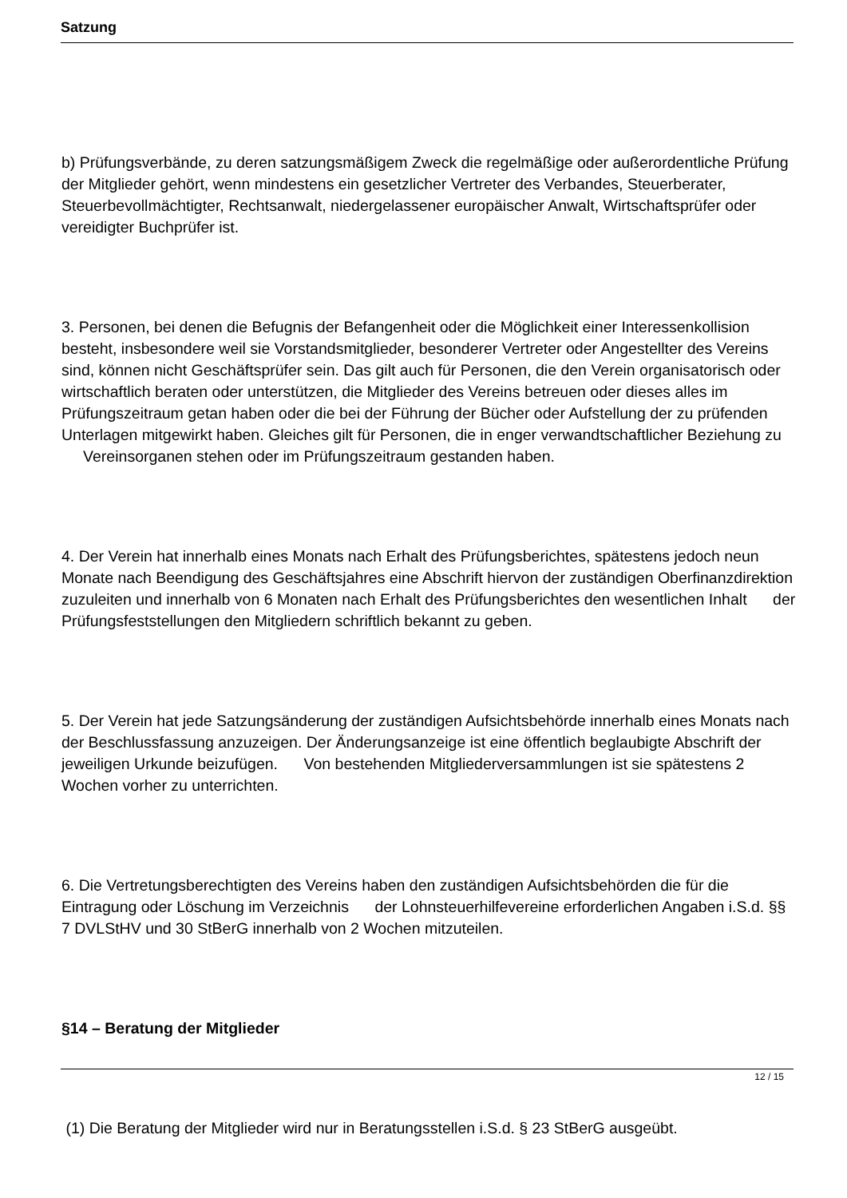Satzung
b) Prüfungsverbände, zu deren satzungsmäßigem Zweck die regelmäßige oder außerordentliche Prüfung der Mitglieder gehört, wenn mindestens ein gesetzlicher Vertreter des Verbandes, Steuerberater, Steuerbevollmächtigter, Rechtsanwalt, niedergelassener europäischer Anwalt, Wirtschaftsprüfer oder vereidigter Buchprüfer ist.
3. Personen, bei denen die Befugnis der Befangenheit oder die Möglichkeit einer Interessenkollision besteht, insbesondere weil sie Vorstandsmitglieder, besonderer Vertreter oder Angestellter des Vereins sind, können nicht Geschäftsprüfer sein. Das gilt auch für Personen, die den Verein organisatorisch oder wirtschaftlich beraten oder unterstützen, die Mitglieder des Vereins betreuen oder dieses alles im Prüfungszeitraum getan haben oder die bei der Führung der Bücher oder Aufstellung der zu prüfenden Unterlagen mitgewirkt haben. Gleiches gilt für Personen, die in enger verwandtschaftlicher Beziehung zu Vereinsorganen stehen oder im Prüfungszeitraum gestanden haben.
4. Der Verein hat innerhalb eines Monats nach Erhalt des Prüfungsberichtes, spätestens jedoch neun Monate nach Beendigung des Geschäftsjahres eine Abschrift hiervon der zuständigen Oberfinanzdirektion zuzuleiten und innerhalb von 6 Monaten nach Erhalt des Prüfungsberichtes den wesentlichen Inhalt der Prüfungsfeststellungen den Mitgliedern schriftlich bekannt zu geben.
5. Der Verein hat jede Satzungsänderung der zuständigen Aufsichtsbehörde innerhalb eines Monats nach der Beschlussfassung anzuzeigen. Der Änderungsanzeige ist eine öffentlich beglaubigte Abschrift der jeweiligen Urkunde beizufügen. Von bestehenden Mitgliederversammlungen ist sie spätestens 2 Wochen vorher zu unterrichten.
6. Die Vertretungsberechtigten des Vereins haben den zuständigen Aufsichtsbehörden die für die Eintragung oder Löschung im Verzeichnis der Lohnsteuerhilfevereine erforderlichen Angaben i.S.d. §§ 7 DVLStHV und 30 StBerG innerhalb von 2 Wochen mitzuteilen.
§14 – Beratung der Mitglieder
(1) Die Beratung der Mitglieder wird nur in Beratungsstellen i.S.d. § 23 StBerG ausgeübt.
12 / 15